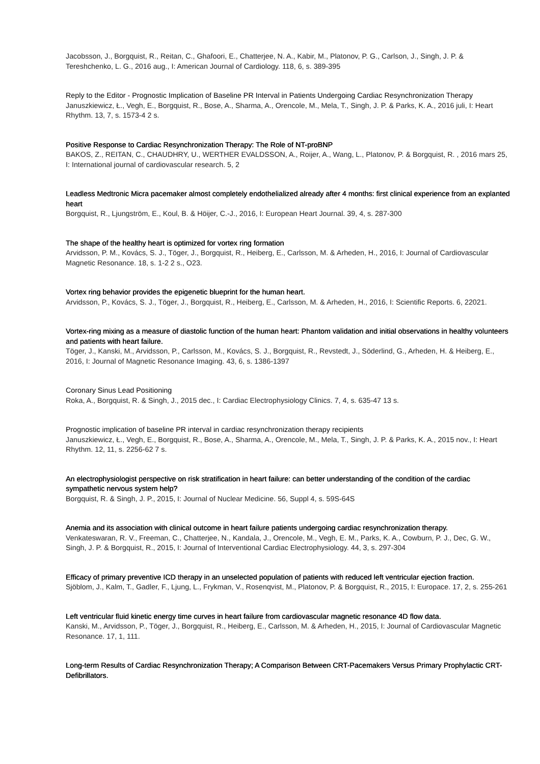Jacobsson, J., Borgquist, R., Reitan, C., Ghafoori, E., Chatterjee, N. A., Kabir, M., Platonov, P. G., Carlson, J., Singh, J. P. & Tereshchenko, L. G., 2016 aug., I: American Journal of Cardiology. 118, 6, s. 389-395
Reply to the Editor - Prognostic Implication of Baseline PR Interval in Patients Undergoing Cardiac Resynchronization Therapy
Januszkiewicz, Ł., Vegh, E., Borgquist, R., Bose, A., Sharma, A., Orencole, M., Mela, T., Singh, J. P. & Parks, K. A., 2016 juli, I: Heart Rhythm. 13, 7, s. 1573-4 2 s.
Positive Response to Cardiac Resynchronization Therapy: The Role of NT-proBNP
BAKOS, Z., REITAN, C., CHAUDHRY, U., WERTHER EVALDSSON, A., Roijer, A., Wang, L., Platonov, P. & Borgquist, R. , 2016 mars 25, I: International journal of cardiovascular research. 5, 2
Leadless Medtronic Micra pacemaker almost completely endothelialized already after 4 months: first clinical experience from an explanted heart
Borgquist, R., Ljungström, E., Koul, B. & Höijer, C.-J., 2016, I: European Heart Journal. 39, 4, s. 287-300
The shape of the healthy heart is optimized for vortex ring formation
Arvidsson, P. M., Kovács, S. J., Töger, J., Borgquist, R., Heiberg, E., Carlsson, M. & Arheden, H., 2016, I: Journal of Cardiovascular Magnetic Resonance. 18, s. 1-2 2 s., O23.
Vortex ring behavior provides the epigenetic blueprint for the human heart.
Arvidsson, P., Kovács, S. J., Töger, J., Borgquist, R., Heiberg, E., Carlsson, M. & Arheden, H., 2016, I: Scientific Reports. 6, 22021.
Vortex-ring mixing as a measure of diastolic function of the human heart: Phantom validation and initial observations in healthy volunteers and patients with heart failure.
Töger, J., Kanski, M., Arvidsson, P., Carlsson, M., Kovács, S. J., Borgquist, R., Revstedt, J., Söderlind, G., Arheden, H. & Heiberg, E., 2016, I: Journal of Magnetic Resonance Imaging. 43, 6, s. 1386-1397
Coronary Sinus Lead Positioning
Roka, A., Borgquist, R. & Singh, J., 2015 dec., I: Cardiac Electrophysiology Clinics. 7, 4, s. 635-47 13 s.
Prognostic implication of baseline PR interval in cardiac resynchronization therapy recipients
Januszkiewicz, Ł., Vegh, E., Borgquist, R., Bose, A., Sharma, A., Orencole, M., Mela, T., Singh, J. P. & Parks, K. A., 2015 nov., I: Heart Rhythm. 12, 11, s. 2256-62 7 s.
An electrophysiologist perspective on risk stratification in heart failure: can better understanding of the condition of the cardiac sympathetic nervous system help?
Borgquist, R. & Singh, J. P., 2015, I: Journal of Nuclear Medicine. 56, Suppl 4, s. 59S-64S
Anemia and its association with clinical outcome in heart failure patients undergoing cardiac resynchronization therapy.
Venkateswaran, R. V., Freeman, C., Chatterjee, N., Kandala, J., Orencole, M., Vegh, E. M., Parks, K. A., Cowburn, P. J., Dec, G. W., Singh, J. P. & Borgquist, R., 2015, I: Journal of Interventional Cardiac Electrophysiology. 44, 3, s. 297-304
Efficacy of primary preventive ICD therapy in an unselected population of patients with reduced left ventricular ejection fraction.
Sjöblom, J., Kalm, T., Gadler, F., Ljung, L., Frykman, V., Rosenqvist, M., Platonov, P. & Borgquist, R., 2015, I: Europace. 17, 2, s. 255-261
Left ventricular fluid kinetic energy time curves in heart failure from cardiovascular magnetic resonance 4D flow data.
Kanski, M., Arvidsson, P., Töger, J., Borgquist, R., Heiberg, E., Carlsson, M. & Arheden, H., 2015, I: Journal of Cardiovascular Magnetic Resonance. 17, 1, 111.
Long-term Results of Cardiac Resynchronization Therapy; A Comparison Between CRT-Pacemakers Versus Primary Prophylactic CRT-Defibrillators.